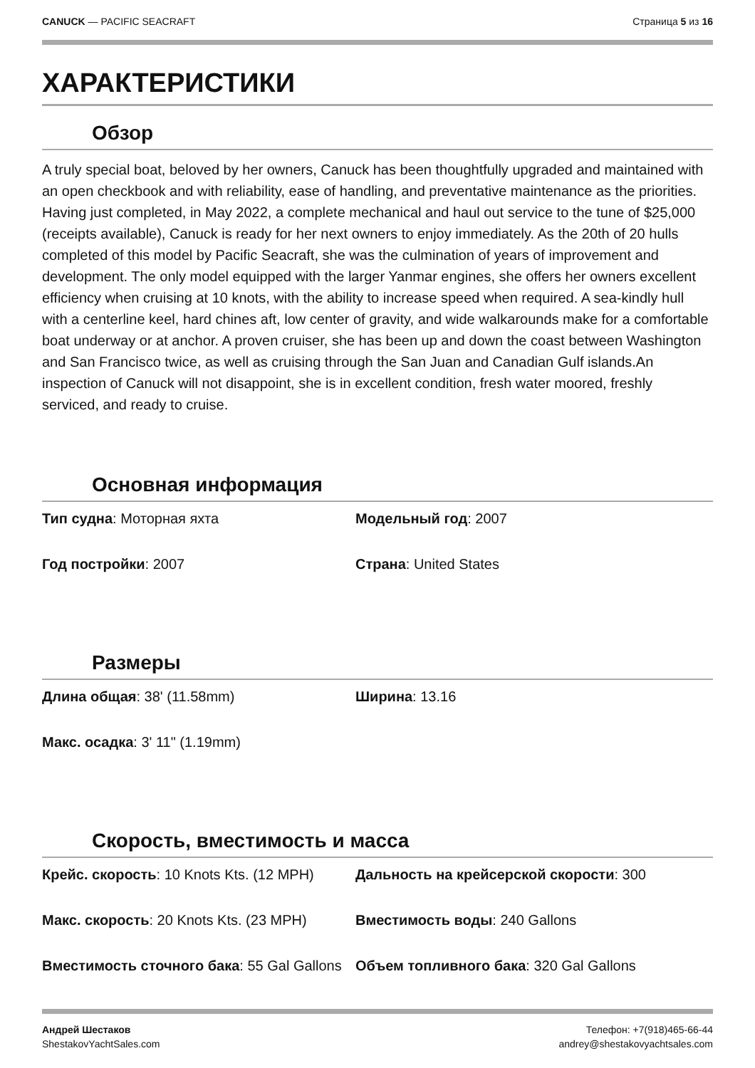CANUCK — PACIFIC SEACRAFT Страница 5 из 16
ХАРАКТЕРИСТИКИ
Обзор
A truly special boat, beloved by her owners, Canuck has been thoughtfully upgraded and maintained with an open checkbook and with reliability, ease of handling, and preventative maintenance as the priorities. Having just completed, in May 2022, a complete mechanical and haul out service to the tune of $25,000 (receipts available), Canuck is ready for her next owners to enjoy immediately. As the 20th of 20 hulls completed of this model by Pacific Seacraft, she was the culmination of years of improvement and development. The only model equipped with the larger Yanmar engines, she offers her owners excellent efficiency when cruising at 10 knots, with the ability to increase speed when required. A sea-kindly hull with a centerline keel, hard chines aft, low center of gravity, and wide walkarounds make for a comfortable boat underway or at anchor. A proven cruiser, she has been up and down the coast between Washington and San Francisco twice, as well as cruising through the San Juan and Canadian Gulf islands.An inspection of Canuck will not disappoint, she is in excellent condition, fresh water moored, freshly serviced, and ready to cruise.
Основная информация
Тип судна: Моторная яхта
Модельный год: 2007
Год постройки: 2007
Страна: United States
Размеры
Длина общая: 38' (11.58mm)
Ширина: 13.16
Макс. осадка: 3' 11" (1.19mm)
Скорость, вместимость и масса
Крейс. скорость: 10 Knots Kts. (12 MPH)
Дальность на крейсерской скорости: 300
Макс. скорость: 20 Knots Kts. (23 MPH)
Вместимость воды: 240 Gallons
Вместимость сточного бака: 55 Gal Gallons
Объем топливного бака: 320 Gal Gallons
Андрей Шестаков
ShestakovYachtSales.com
Телефон: +7(918)465-66-44
andrey@shestakovyachtsales.com